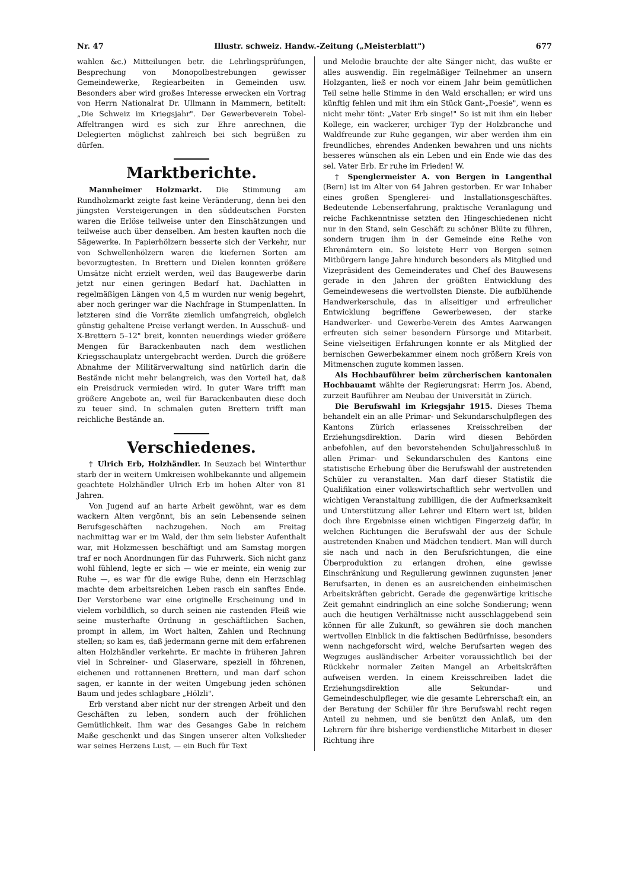Nr. 47 Illustr. schweiz. Handw.-Zeitung („Meisterblatt") 677
wahlen &c.) Mitteilungen betr. die Lehrlingsprüfungen, Besprechung von Monopolbestrebungen gewisser Gemeindewerke, Regiearbeiten in Gemeinden usw. Besonders aber wird großes Interesse erwecken ein Vortrag von Herrn Nationalrat Dr. Ullmann in Mammern, betitelt: „Die Schweiz im Kriegsjahr". Der Gewerbeverein Tobel-Affeltrangen wird es sich zur Ehre anrechnen, die Delegierten möglichst zahlreich bei sich begrüßen zu dürfen.
Marktberichte.
Mannheimer Holzmarkt. Die Stimmung am Rundholzmarkt zeigte fast keine Veränderung, denn bei den jüngsten Versteigerungen in den süddeutschen Forsten waren die Erlöse teilweise unter den Einschätzungen und teilweise auch über denselben. Am besten kauften noch die Sägewerke. In Papierhölzern besserte sich der Verkehr, nur von Schwellenhölzern waren die kiefernen Sorten am bevorzugtesten. In Brettern und Dielen konnten größere Umsätze nicht erzielt werden, weil das Baugewerbe darin jetzt nur einen geringen Bedarf hat. Dachlatten in regelmäßigen Längen von 4,5 m wurden nur wenig begehrt, aber noch geringer war die Nachfrage in Stumpenlatten. In letzteren sind die Vorräte ziemlich umfangreich, obgleich günstig gehaltene Preise verlangt werden. In Ausschuß- und X-Brettern 5–12" breit, konnten neuerdings wieder größere Mengen für Barackenbauten nach dem westlichen Kriegsschauplatz untergebracht werden. Durch die größere Abnahme der Militärverwaltung sind natürlich darin die Bestände nicht mehr belangreich, was den Vorteil hat, daß ein Preisdruck vermieden wird. In guter Ware trifft man größere Angebote an, weil für Barackenbauten diese doch zu teuer sind. In schmalen guten Brettern trifft man reichliche Bestände an.
Verschiedenes.
† Ulrich Erb, Holzhändler. In Seuzach bei Winterthur starb der in weitern Umkreisen wohlbekannte und allgemein geachtete Holzhändler Ulrich Erb im hohen Alter von 81 Jahren.
Von Jugend auf an harte Arbeit gewöhnt, war es dem wackern Alten vergönnt, bis an sein Lebensende seinen Berufsgeschäften nachzugehen. Noch am Freitag nachmittag war er im Wald, der ihm sein liebster Aufenthalt war, mit Holzmessen beschäftigt und am Samstag morgen traf er noch Anordnungen für das Fuhrwerk. Sich nicht ganz wohl fühlend, legte er sich — wie er meinte, ein wenig zur Ruhe —, es war für die ewige Ruhe, denn ein Herzschlag machte dem arbeitsreichen Leben rasch ein sanftes Ende. Der Verstorbene war eine originelle Erscheinung und in vielem vorbildlich, so durch seinen nie rastenden Fleiß wie seine musterhafte Ordnung in geschäftlichen Sachen, prompt in allem, im Wort halten, Zahlen und Rechnung stellen; so kam es, daß jedermann gerne mit dem erfahrenen alten Holzhändler verkehrte. Er machte in früheren Jahren viel in Schreiner- und Glaserware, speziell in föhrenen, eichenen und rottannenen Brettern, und man darf schon sagen, er kannte in der weiten Umgebung jeden schönen Baum und jedes schlagbare „Hölzli".
Erb verstand aber nicht nur der strengen Arbeit und den Geschäften zu leben, sondern auch der fröhlichen Gemütlichkeit. Ihm war des Gesanges Gabe in reichem Maße geschenkt und das Singen unserer alten Volkslieder war seines Herzens Lust, — ein Buch für Text
und Melodie brauchte der alte Sänger nicht, das wußte er alles auswendig. Ein regelmäßiger Teilnehmer an unsern Holzganten, ließ er noch vor einem Jahr beim gemütlichen Teil seine helle Stimme in den Wald erschallen; er wird uns künftig fehlen und mit ihm ein Stück Gant-„Poesie", wenn es nicht mehr tönt: „Vater Erb singe!" So ist mit ihm ein lieber Kollege, ein wackerer, urchiger Typ der Holzbranche und Waldfreunde zur Ruhe gegangen, wir aber werden ihm ein freundliches, ehrendes Andenken bewahren und uns nichts besseres wünschen als ein Leben und ein Ende wie das des sel. Vater Erb. Er ruhe im Frieden! W.
† Spenglermeister A. von Bergen in Langenthal (Bern) ist im Alter von 64 Jahren gestorben. Er war Inhaber eines großen Spenglerei- und Installationsgeschäftes. Bedeutende Lebenserfahrung, praktische Veranlagung und reiche Fachkenntnisse setzten den Hingeschiedenen nicht nur in den Stand, sein Geschäft zu schöner Blüte zu führen, sondern trugen ihm in der Gemeinde eine Reihe von Ehrenämtern ein. So leistete Herr von Bergen seinen Mitbürgern lange Jahre hindurch besonders als Mitglied und Vizepräsident des Gemeinderates und Chef des Bauwesens gerade in den Jahren der größten Entwicklung des Gemeindewesens die wertvollsten Dienste. Die aufblühende Handwerkerschule, das in allseitiger und erfreulicher Entwicklung begriffene Gewerbewesen, der starke Handwerker- und Gewerbe-Verein des Amtes Aarwangen erfreuten sich seiner besondern Fürsorge und Mitarbeit. Seine vielseitigen Erfahrungen konnte er als Mitglied der bernischen Gewerbekammer einem noch größern Kreis von Mitmenschen zugute kommen lassen.
Als Hochbauführer beim zürcherischen kantonalen Hochbauamt wählte der Regierungsrat: Herrn Jos. Abend, zurzeit Bauführer am Neubau der Universität in Zürich.
Die Berufswahl im Kriegsjahr 1915. Dieses Thema behandelt ein an alle Primar- und Sekundarschulpflegen des Kantons Zürich erlassenes Kreisschreiben der Erziehungsdirektion. Darin wird diesen Behörden anbefohlen, auf den bevorstehenden Schuljahresschluß in allen Primar- und Sekundarschulen des Kantons eine statistische Erhebung über die Berufswahl der austretenden Schüler zu veranstalten. Man darf dieser Statistik die Qualifikation einer volkswirtschaftlich sehr wertvollen und wichtigen Veranstaltung zubilligen, die der Aufmerksamkeit und Unterstützung aller Lehrer und Eltern wert ist, bilden doch ihre Ergebnisse einen wichtigen Fingerzeig dafür, in welchen Richtungen die Berufswahl der aus der Schule austretenden Knaben und Mädchen tendiert. Man will durch sie nach und nach in den Berufsrichtungen, die eine Überproduktion zu erlangen drohen, eine gewisse Einschränkung und Regulierung gewinnen zugunsten jener Berufsarten, in denen es an ausreichenden einheimischen Arbeitskräften gebricht. Gerade die gegenwärtige kritische Zeit gemahnt eindringlich an eine solche Sondierung; wenn auch die heutigen Verhältnisse nicht ausschlaggebend sein können für alle Zukunft, so gewähren sie doch manchen wertvollen Einblick in die faktischen Bedürfnisse, besonders wenn nachgeforscht wird, welche Berufsarten wegen des Wegzuges ausländischer Arbeiter voraussichtlich bei der Rückkehr normaler Zeiten Mangel an Arbeitskräften aufweisen werden. In einem Kreisschreiben ladet die Erziehungsdirektion alle Sekundar- und Gemeindeschulpfleger, wie die gesamte Lehrerschaft ein, an der Beratung der Schüler für ihre Berufswahl recht regen Anteil zu nehmen, und sie benützt den Anlaß, um den Lehrern für ihre bisherige verdienstliche Mitarbeit in dieser Richtung ihre